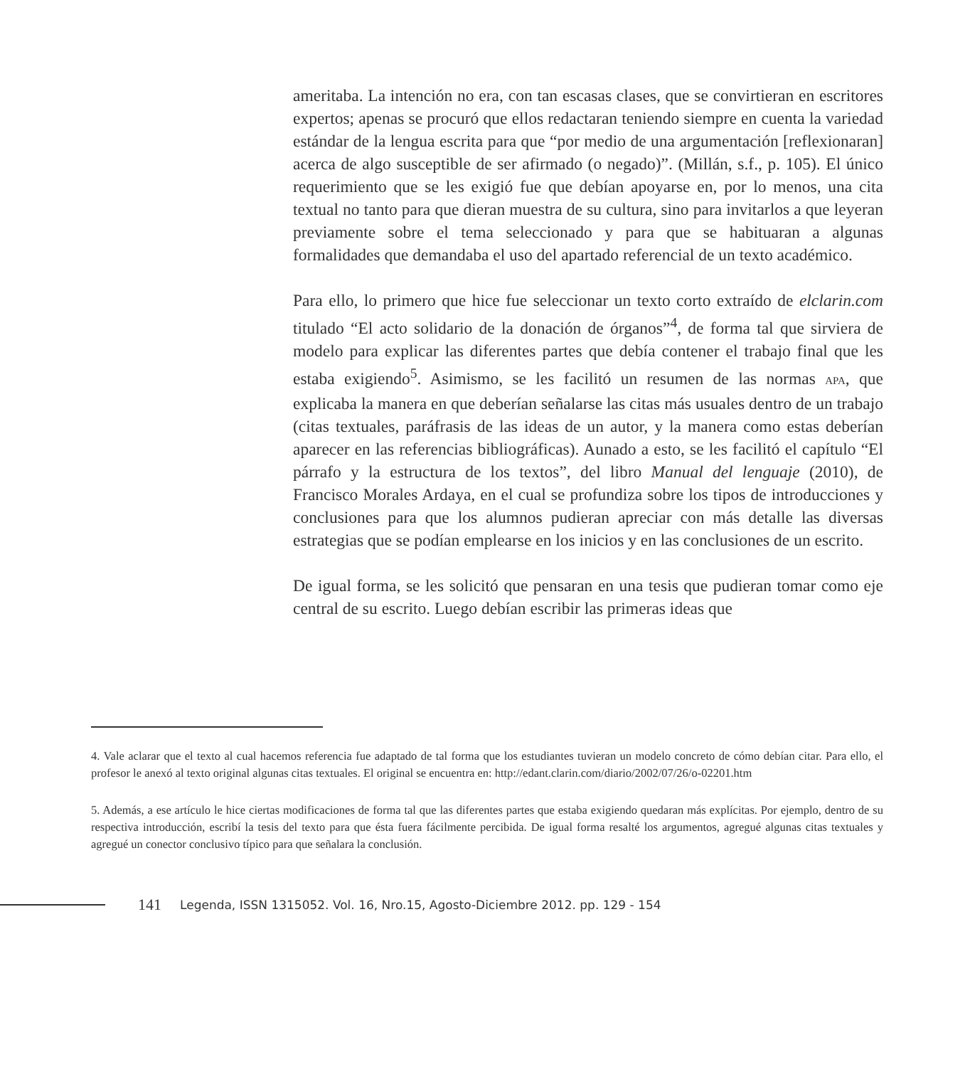ameritaba. La intención no era, con tan escasas clases, que se convirtieran en escritores expertos; apenas se procuró que ellos redactaran teniendo siempre en cuenta la variedad estándar de la lengua escrita para que “por medio de una argumentación [reflexionaran] acerca de algo susceptible de ser afirmado (o negado)”. (Millán, s.f., p. 105). El único requerimiento que se les exigió fue que debían apoyarse en, por lo menos, una cita textual no tanto para que dieran muestra de su cultura, sino para invitarlos a que leyeran previamente sobre el tema seleccionado y para que se habituaran a algunas formalidades que demandaba el uso del apartado referencial de un texto académico.
Para ello, lo primero que hice fue seleccionar un texto corto extraído de elclarin.com titulado “El acto solidario de la donación de órganos”<sup>4</sup>, de forma tal que sirviera de modelo para explicar las diferentes partes que debía contener el trabajo final que les estaba exigiendo<sup>5</sup>. Asimismo, se les facilitó un resumen de las normas APA, que explicaba la manera en que deberían señalarse las citas más usuales dentro de un trabajo (citas textuales, paráfrasis de las ideas de un autor, y la manera como estas deberían aparecer en las referencias bibliográficas). Aunado a esto, se les facilitó el capítulo “El párrafo y la estructura de los textos”, del libro Manual del lenguaje (2010), de Francisco Morales Ardaya, en el cual se profundiza sobre los tipos de introducciones y conclusiones para que los alumnos pudieran apreciar con más detalle las diversas estrategias que se podían emplearse en los inicios y en las conclusiones de un escrito.
De igual forma, se les solicitó que pensaran en una tesis que pudieran tomar como eje central de su escrito. Luego debían escribir las primeras ideas que
4. Vale aclarar que el texto al cual hacemos referencia fue adaptado de tal forma que los estudiantes tuvieran un modelo concreto de cómo debían citar. Para ello, el profesor le anexó al texto original algunas citas textuales. El original se encuentra en: http://edant.clarin.com/diario/2002/07/26/o-02201.htm
5. Además, a ese artículo le hice ciertas modificaciones de forma tal que las diferentes partes que estaba exigiendo quedaran más explícitas. Por ejemplo, dentro de su respectiva introducción, escribí la tesis del texto para que ésta fuera fácilmente percibida. De igual forma resalté los argumentos, agregué algunas citas textuales y agregué un conector conclusivo típico para que señalara la conclusión.
141 Legenda, ISSN 1315052. Vol. 16, Nro.15, Agosto-Diciembre 2012. pp. 129 - 154